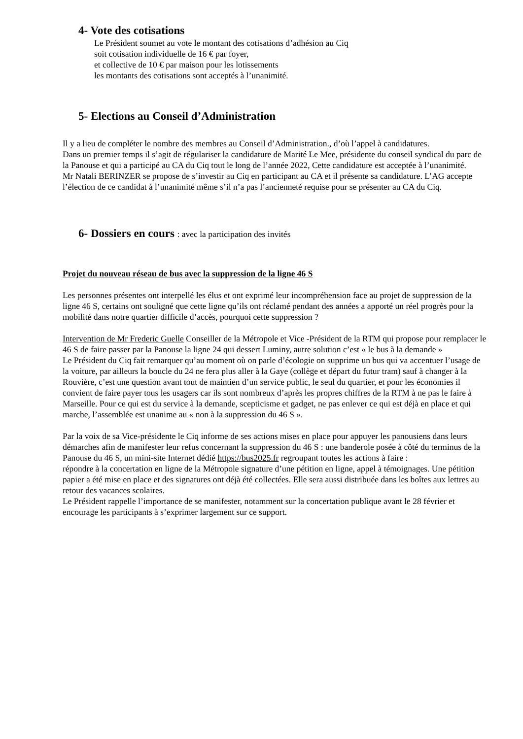4- Vote des cotisations
Le Président soumet au vote le montant des cotisations d’adhésion au Ciq
soit cotisation individuelle de 16 € par foyer,
et collective de 10 € par maison pour les lotissements
les montants des cotisations sont acceptés à l’unanimité.
5- Elections au Conseil d’Administration
Il y a lieu de compléter le nombre des membres au Conseil d’Administration., d’où l’appel à candidatures.
Dans un premier temps il s’agit de régulariser la candidature de Marité Le Mee, présidente du conseil syndical du parc de la Panouse et qui a participé au CA du Ciq tout le long de l’année 2022, Cette candidature est acceptée à l’unanimité.
Mr Natali BERINZER se propose de s’investir au Ciq en participant au CA et il présente sa candidature. L’AG accepte l’élection de ce candidat à l’unanimité même s’il n’a pas l’ancienneté requise pour se présenter au CA du Ciq.
6- Dossiers en cours : avec la participation des invités
Projet du nouveau réseau de bus avec la suppression de la ligne 46 S
Les personnes présentes ont interpellé les élus et ont exprimé leur incompréhension face au projet de suppression de la ligne 46 S, certains ont souligné que cette ligne qu’ils ont réclamé pendant des années a apporté un réel progrès pour la mobilité dans notre quartier difficile d’accès, pourquoi cette suppression ?
Intervention de Mr Frederic Guelle Conseiller de la Métropole et Vice -Président de la RTM qui propose pour remplacer le 46 S de faire passer par la Panouse la ligne 24 qui dessert Luminy, autre solution c’est « le bus à la demande »
Le Président du Ciq fait remarquer qu’au moment où on parle d’écologie on supprime un bus qui va accentuer l’usage de la voiture, par ailleurs la boucle du 24 ne fera plus aller à la Gaye (collège et départ du futur tram) sauf à changer à la Rouvière, c’est une question avant tout de maintien d’un service public, le seul du quartier, et pour les économies il convient de faire payer tous les usagers car ils sont nombreux d’après les propres chiffres de la RTM à ne pas le faire à Marseille. Pour ce qui est du service à la demande, scepticisme et gadget, ne pas enlever ce qui est déjà en place et qui marche, l’assemblée est unanime au « non à la suppression du 46 S ».
Par la voix de sa Vice-présidente le Ciq informe de ses actions mises en place pour appuyer les panousiens dans leurs démarches afin de manifester leur refus concernant la suppression du 46 S : une banderole posée à côté du terminus de la Panouse du 46 S, un mini-site Internet dédié https://bus2025.fr regroupant toutes les actions à faire :
répondre à la concertation en ligne de la Métropole signature d’une pétition en ligne, appel à témoignages. Une pétition papier a été mise en place et des signatures ont déjà été collectées. Elle sera aussi distribuée dans les boîtes aux lettres au retour des vacances scolaires.
Le Président rappelle l’importance de se manifester, notamment sur la concertation publique avant le 28 février et encourage les participants à s’exprimer largement sur ce support.